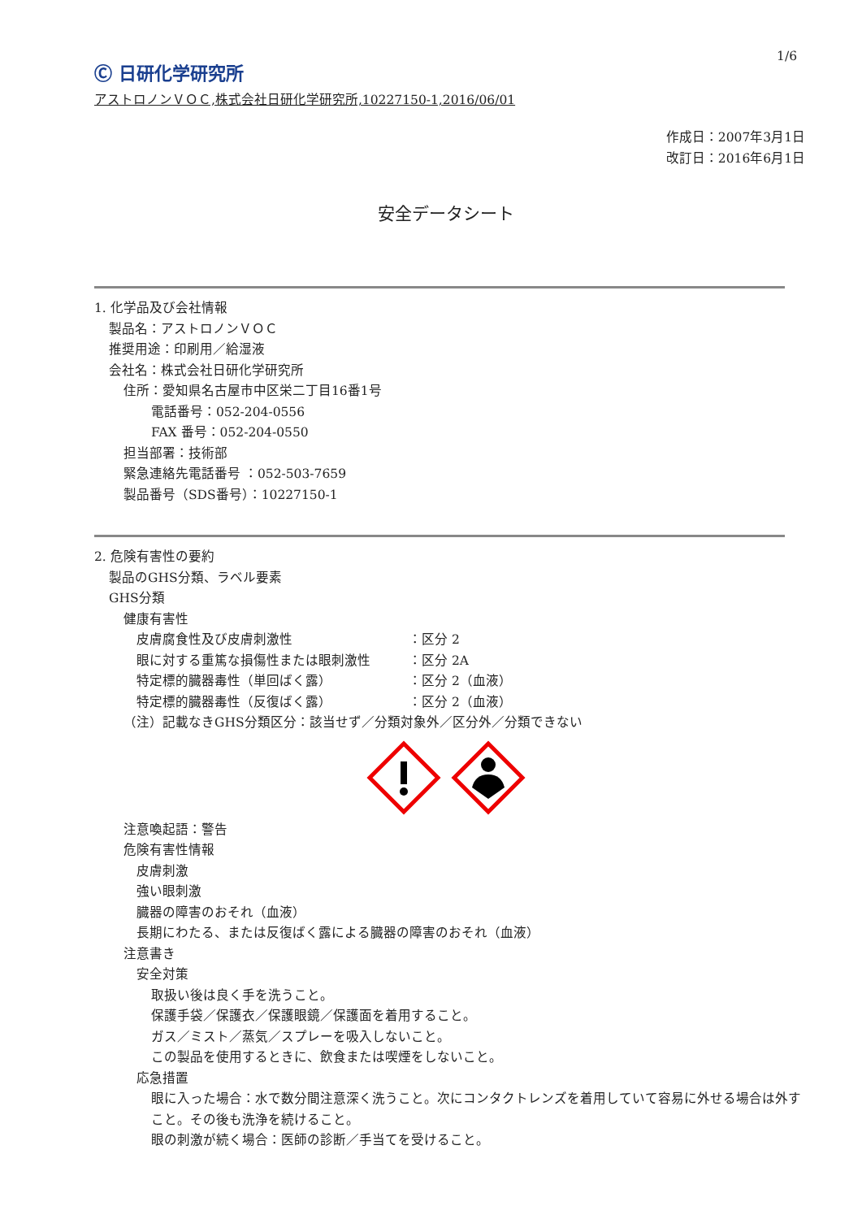Ⓒ 日研化学研究所
1/6
アストロノンＶＯＣ,株式会社日研化学研究所,10227150-1,2016/06/01
作成日：2007年3月1日
改訂日：2016年6月1日
安全データシート
1. 化学品及び会社情報
製品名：アストロノンＶＯＣ
推奨用途：印刷用／給湿液
会社名：株式会社日研化学研究所
住所：愛知県名古屋市中区栄二丁目16番1号
電話番号：052-204-0556
FAX 番号：052-204-0550
担当部署：技術部
緊急連絡先電話番号 ：052-503-7659
製品番号（SDS番号）：10227150-1
2. 危険有害性の要約
製品のGHS分類、ラベル要素
GHS分類
健康有害性
皮膚腐食性及び皮膚刺激性 ：区分 2
眼に対する重篤な損傷性または眼刺激性 ：区分 2A
特定標的臓器毒性（単回ばく露） ：区分 2（血液）
特定標的臓器毒性（反復ばく露） ：区分 2（血液）
（注）記載なきGHS分類区分：該当せず／分類対象外／区分外／分類できない
注意喚起語：警告
危険有害性情報
皮膚刺激
強い眼刺激
臓器の障害のおそれ（血液）
長期にわたる、または反復ばく露による臓器の障害のおそれ（血液）
注意書き
安全対策
取扱い後は良く手を洗うこと。
保護手袋／保護衣／保護眼鏡／保護面を着用すること。
ガス／ミスト／蒸気／スプレーを吸入しないこと。
この製品を使用するときに、飲食または喫煙をしないこと。
応急措置
眼に入った場合：水で数分間注意深く洗うこと。次にコンタクトレンズを着用していて容易に外せる場合は外すこと。その後も洗浄を続けること。
眼の刺激が続く場合：医師の診断／手当てを受けること。